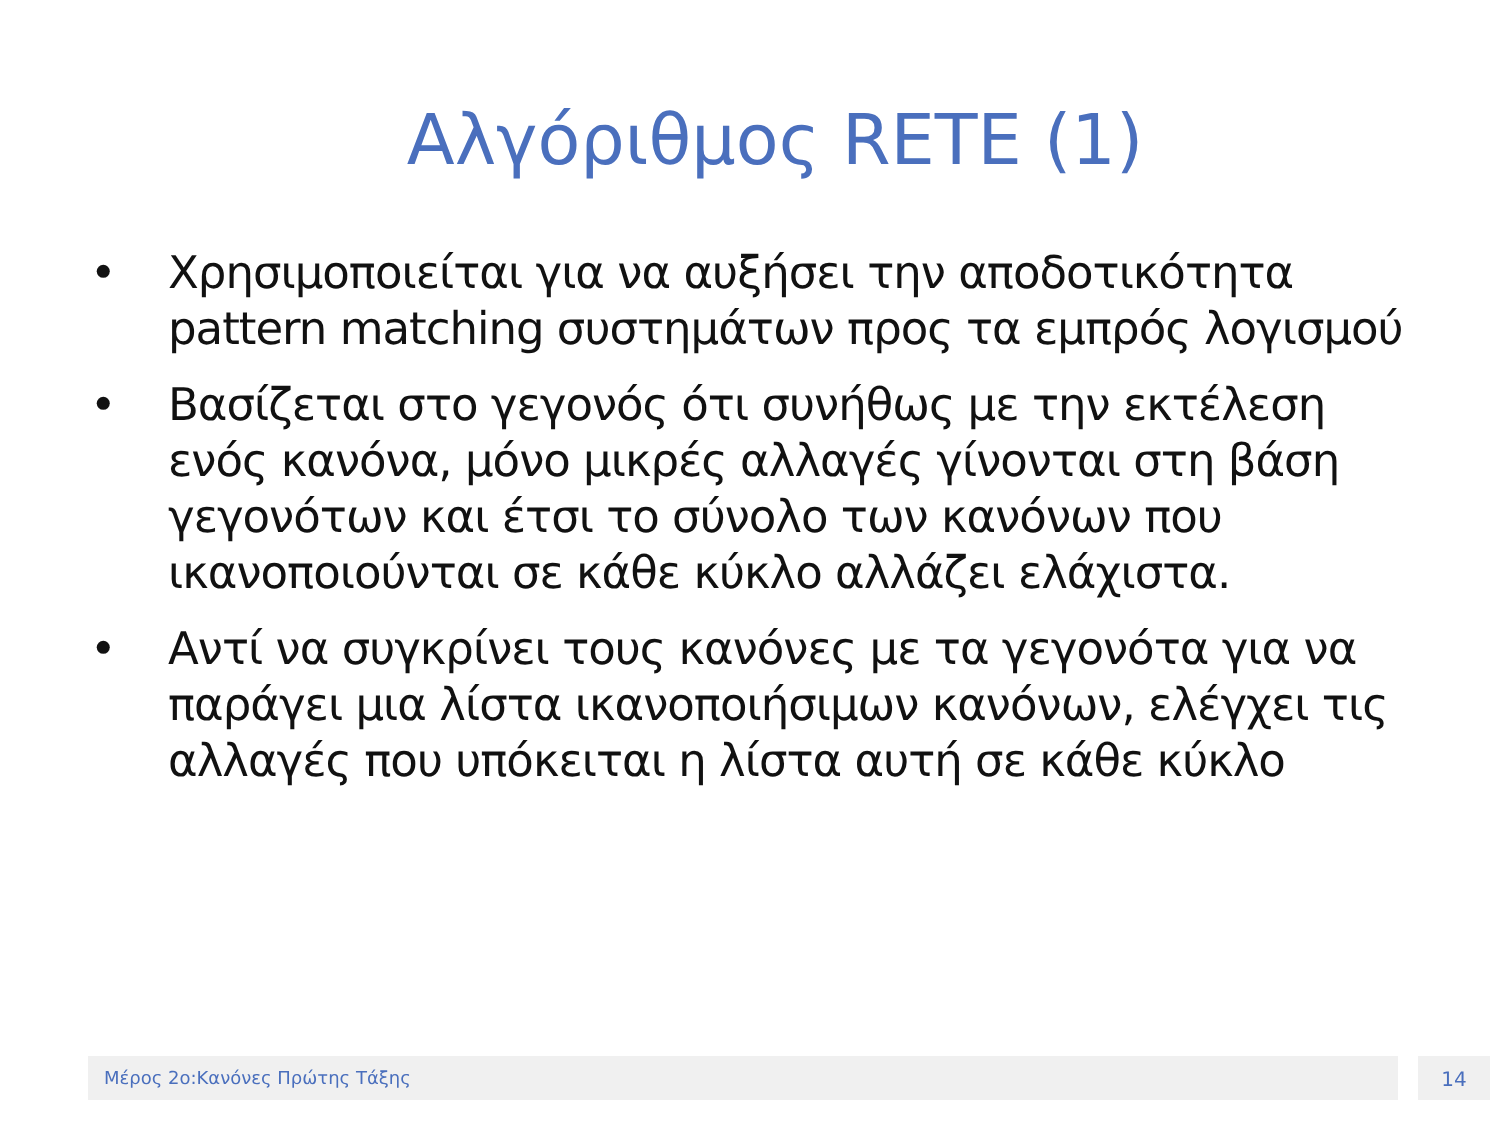Αλγόριθμος RETE (1)
• Χρησιμοποιείται για να αυξήσει την αποδοτικότητα pattern matching συστημάτων προς τα εμπρός λογισμού
• Βασίζεται στο γεγονός ότι συνήθως με την εκτέλεση ενός κανόνα, μόνο μικρές αλλαγές γίνονται στη βάση γεγονότων και έτσι το σύνολο των κανόνων που ικανοποιούνται σε κάθε κύκλο αλλάζει ελάχιστα.
• Αντί να συγκρίνει τους κανόνες με τα γεγονότα για να παράγει μια λίστα ικανοποιήσιμων κανόνων, ελέγχει τις αλλαγές που υπόκειται η λίστα αυτή σε κάθε κύκλο
Μέρος 2ο:Κανόνες Πρώτης Τάξης 14